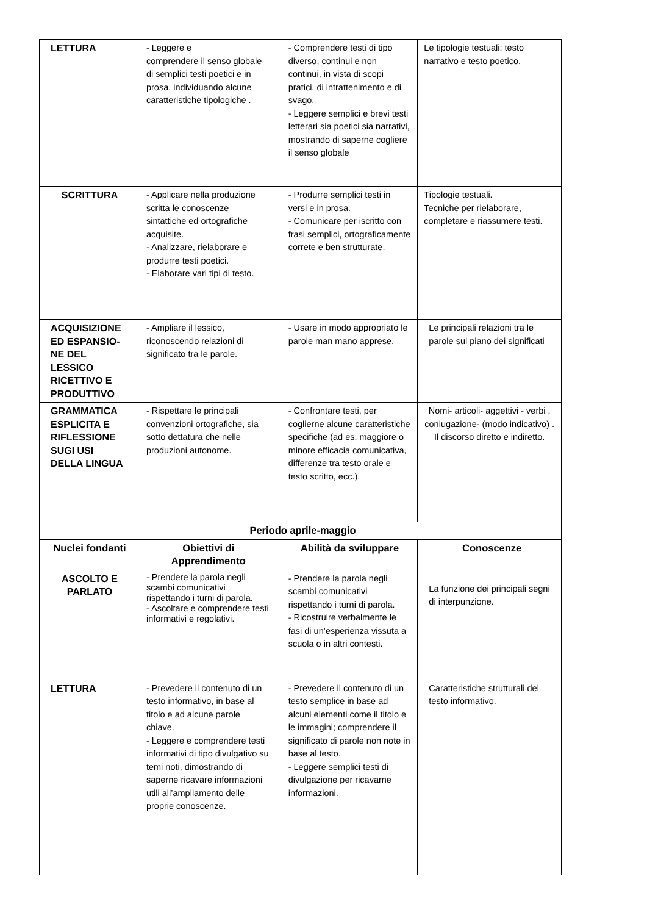| LETTURA | - Leggere e comprendere il senso globale di semplici testi poetici e in prosa, individuando alcune caratteristiche tipologiche . | - Comprendere testi di tipo diverso, continui e non continui, in vista di scopi pratici, di intrattenimento e di svago. - Leggere semplici e brevi testi letterari sia poetici sia narrativi, mostrando di saperne cogliere il senso globale | Le tipologie testuali: testo narrativo e testo poetico. |
| SCRITTURA | - Applicare nella produzione scritta le conoscenze sintattiche ed ortografiche acquisite. - Analizzare, rielaborare e produrre testi poetici. - Elaborare vari tipi di testo. | - Produrre semplici testi in versi e in prosa. - Comunicare per iscritto con frasi semplici, ortograficamente correte e ben strutturate. | Tipologie testuali. Tecniche per rielaborare, completare e riassumere testi. |
| ACQUISIZIONE ED ESPANSIO-NE DEL LESSICO RICETTIVO E PRODUTTIVO | - Ampliare il lessico, riconoscendo relazioni di significato tra le parole. | - Usare in modo appropriato le parole man mano apprese. | Le principali relazioni tra le parole sul piano dei significati |
| GRAMMATICA ESPLICITA E RIFLESSIONE SUGI USI DELLA LINGUA | - Rispettare le principali convenzioni ortografiche, sia sotto dettatura che nelle produzioni autonome. | - Confrontare testi, per coglierne alcune caratteristiche specifiche (ad es. maggiore o minore efficacia comunicativa, differenze tra testo orale e testo scritto, ecc.). | Nomi- articoli- aggettivi - verbi , coniugazione- (modo indicativo) . Il discorso diretto e indiretto. |
| Periodo aprile-maggio | | | |
| Nuclei fondanti | Obiettivi di Apprendimento | Abilità da sviluppare | Conoscenze |
| ASCOLTO E PARLATO | - Prendere la parola negli scambi comunicativi rispettando i turni di parola. - Ascoltare e comprendere testi informativi e regolativi. | - Prendere la parola negli scambi comunicativi rispettando i turni di parola. - Ricostruire verbalmente le fasi di un’esperienza vissuta a scuola o in altri contesti. | La funzione dei principali segni di interpunzione. |
| LETTURA | - Prevedere il contenuto di un testo informativo, in base al titolo e ad alcune parole chiave. - Leggere e comprendere testi informativi di tipo divulgativo su temi noti, dimostrando di saperne ricavare informazioni utili all’ampliamento delle proprie conoscenze. | - Prevedere il contenuto di un testo semplice in base ad alcuni elementi come il titolo e le immagini; comprendere il significato di parole non note in base al testo. - Leggere semplici testi di divulgazione per ricavarne informazioni. | Caratteristiche strutturali del testo informativo. |